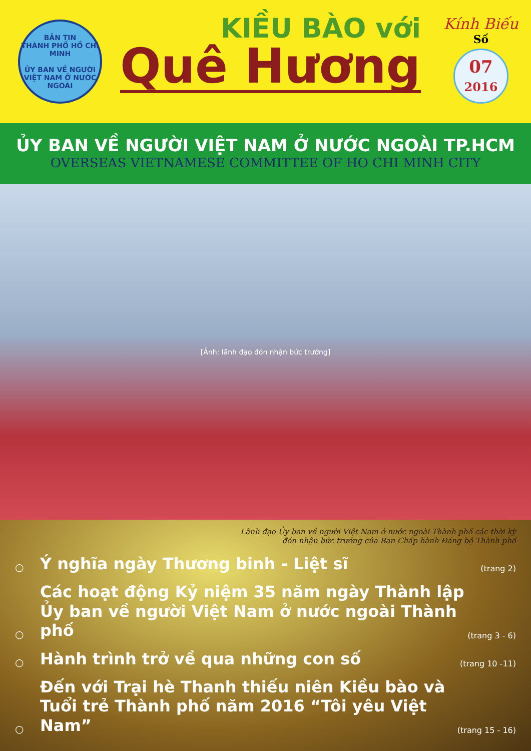BẢN TIN
THÀNH PHỐ HỒ CHÍ MINH
ỦY BAN VỀ NGƯỜI VIỆT NAM Ở NƯỚC NGOÀI
KIỀU BÀO với
Quê Hương
Kính Biếu
Số
07
2016
ỦY BAN VỀ NGƯỜI VIỆT NAM Ở NƯỚC NGOÀI TP.HCM
OVERSEAS VIETNAMESE COMMITTEE OF HO CHI MINH CITY
[Ảnh: lãnh đạo đón nhận bức trướng]
Lãnh đạo Ủy ban về người Việt Nam ở nước ngoài Thành phố các thời kỳ
đón nhận bức trướng của Ban Chấp hành Đảng bộ Thành phố
○ Ý nghĩa ngày Thương binh - Liệt sĩ (trang 2)
○ Các hoạt động Kỷ niệm 35 năm ngày Thành lập
Ủy ban về người Việt Nam ở nước ngoài Thành phố (trang 3 - 6)
○ Hành trình trở về qua những con số (trang 10 -11)
○ Đến với Trại hè Thanh thiếu niên Kiều bào và
Tuổi trẻ Thành phố năm 2016 “Tôi yêu Việt Nam” (trang 15 - 16)